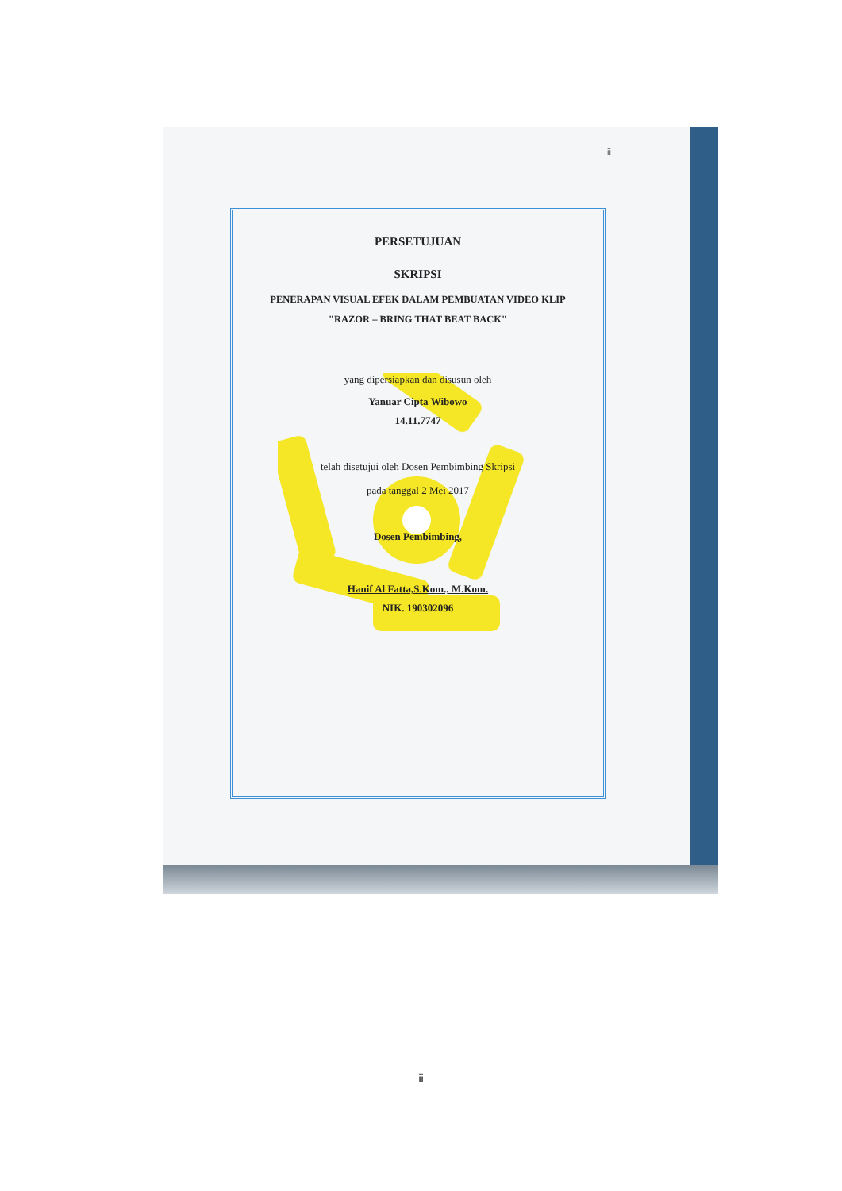ii
PERSETUJUAN
SKRIPSI
PENERAPAN VISUAL EFEK DALAM PEMBUATAN VIDEO KLIP
"RAZOR – BRING THAT BEAT BACK"
yang dipersiapkan dan disusun oleh
Yanuar Cipta Wibowo
14.11.7747
telah disetujui oleh Dosen Pembimbing Skripsi
pada tanggal 2 Mei 2017
Dosen Pembimbing,
Hanif Al Fatta,S.Kom., M.Kom.
NIK. 190302096
ii